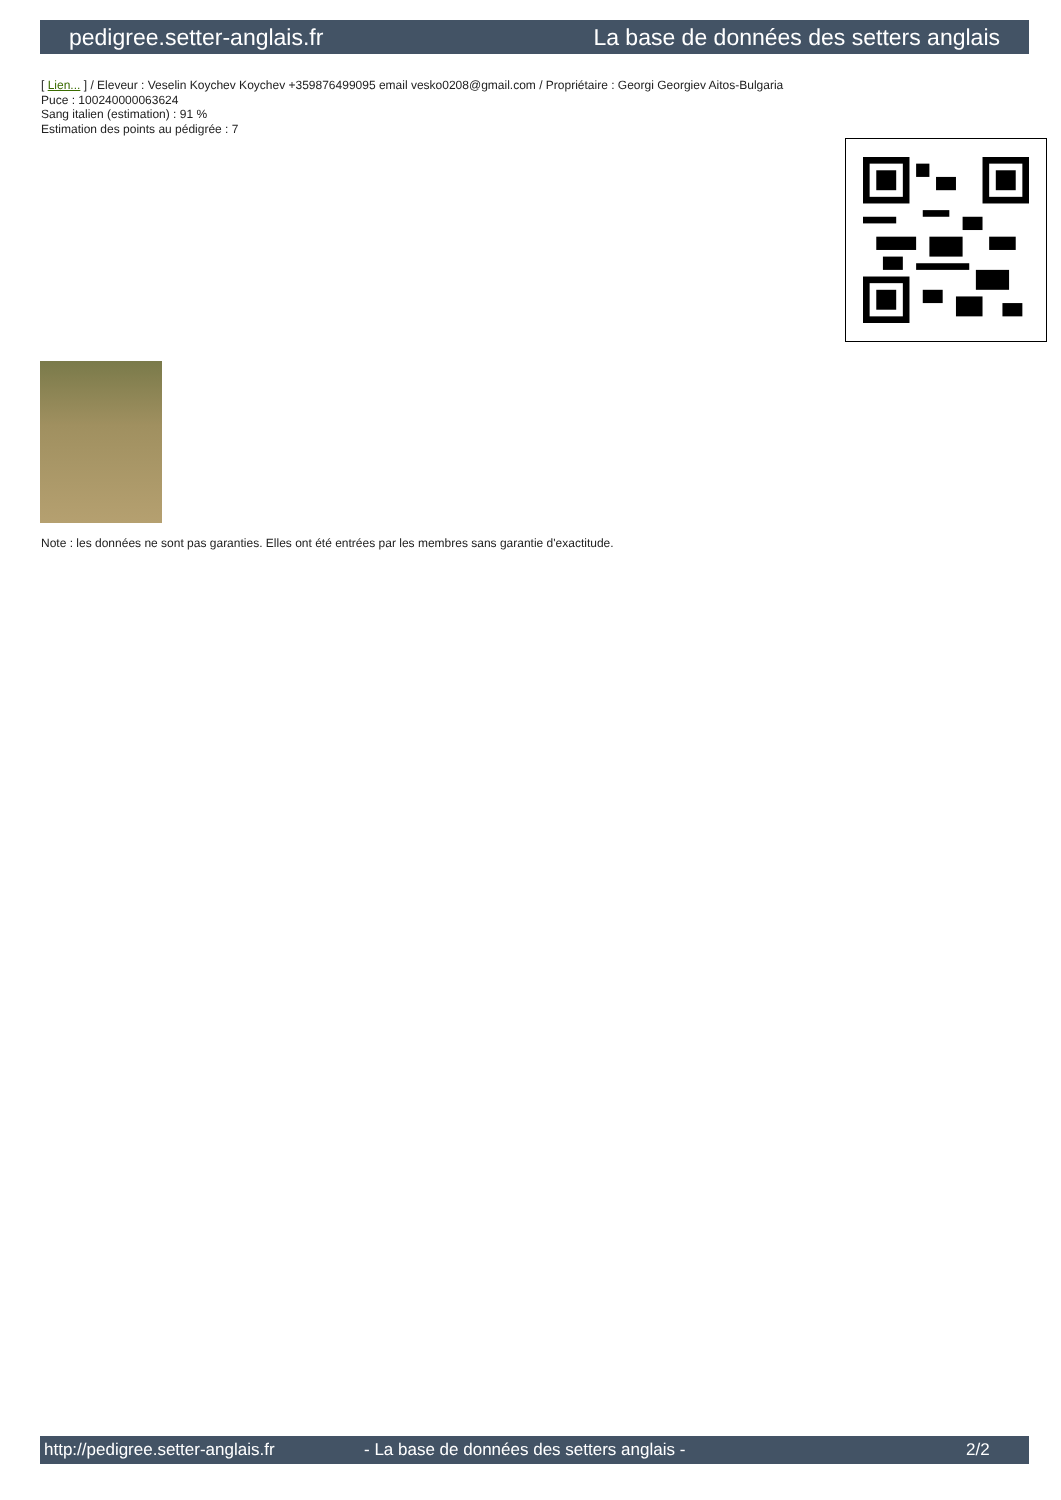pedigree.setter-anglais.fr La base de données des setters anglais
[ Lien... ] / Eleveur : Veselin Koychev Koychev +359876499095 email vesko0208@gmail.com / Propriétaire : Georgi Georgiev Aitos-Bulgaria
Puce : 100240000063624
Sang italien (estimation) : 91 %
Estimation des points au pédigrée : 7
Note : les données ne sont pas garanties. Elles ont été entrées par les membres sans garantie d'exactitude.
http://pedigree.setter-anglais.fr - La base de données des setters anglais - 2/2